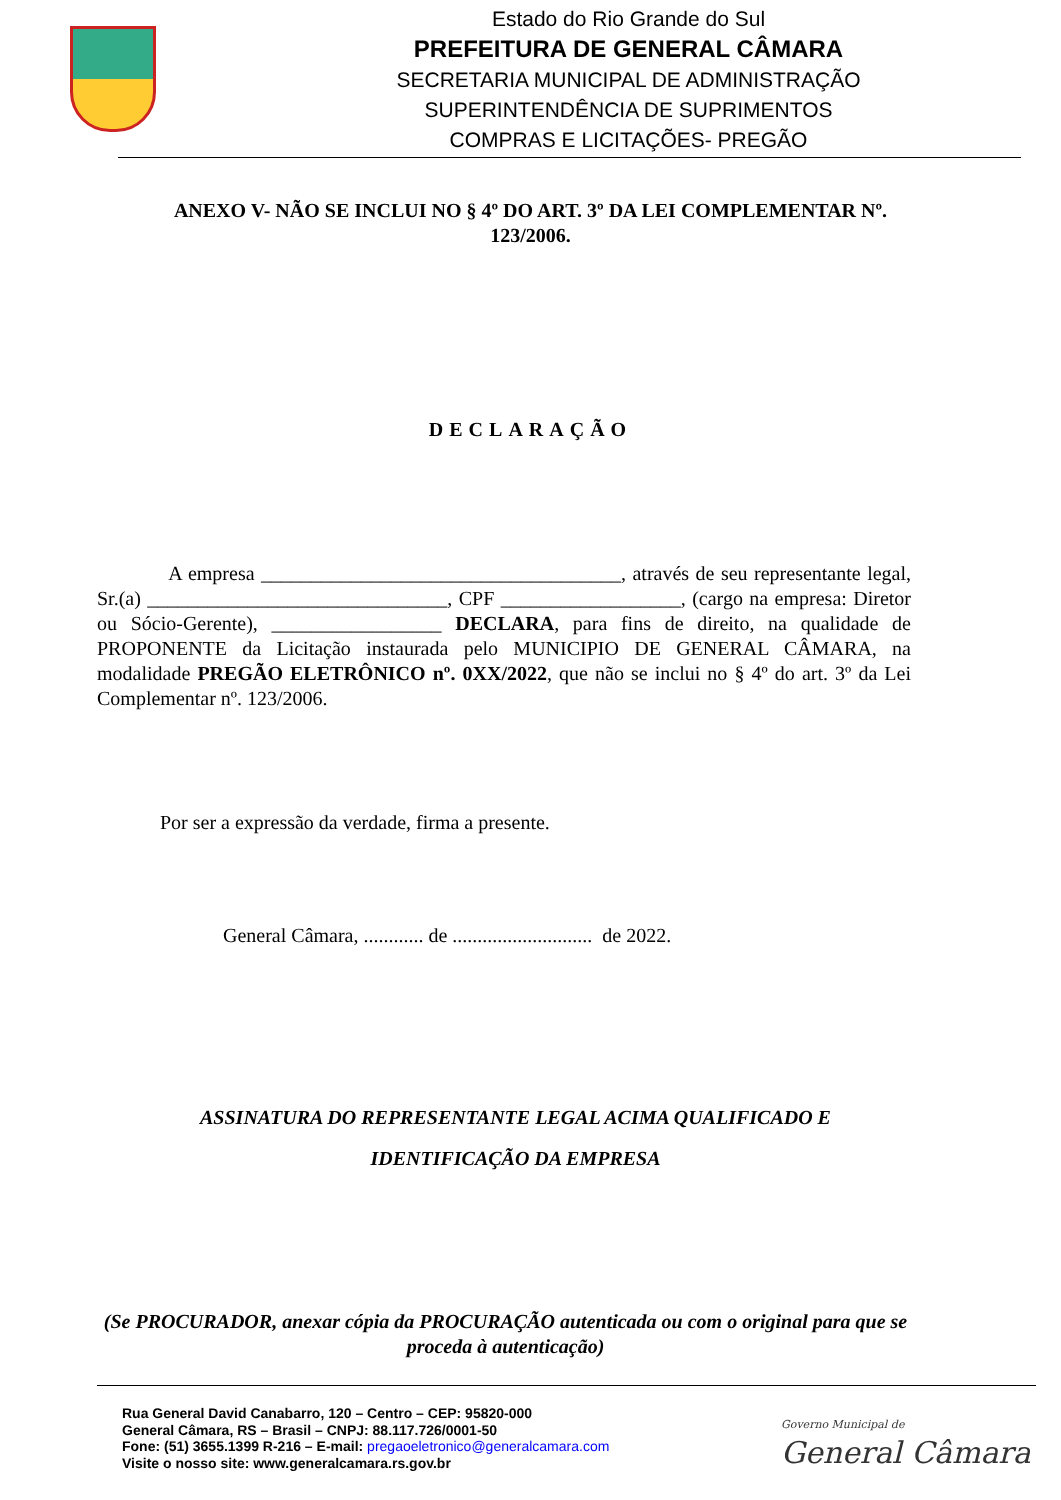Estado do Rio Grande do Sul
PREFEITURA DE GENERAL CÂMARA
SECRETARIA MUNICIPAL DE ADMINISTRAÇÃO
SUPERINTENDÊNCIA DE SUPRIMENTOS
COMPRAS E LICITAÇÕES- PREGÃO
ANEXO V- NÃO SE INCLUI NO § 4º DO ART. 3º DA LEI COMPLEMENTAR Nº. 123/2006.
DECLARAÇÃO
A empresa ____________________________________, através de seu representante legal, Sr.(a) ______________________________, CPF __________________, (cargo na empresa: Diretor ou Sócio-Gerente), _________________ DECLARA, para fins de direito, na qualidade de PROPONENTE da Licitação instaurada pelo MUNICIPIO DE GENERAL CÂMARA, na modalidade PREGÃO ELETRÔNICO nº. 0XX/2022, que não se inclui no § 4º do art. 3º da Lei Complementar nº. 123/2006.
Por ser a expressão da verdade, firma a presente.
General Câmara, ............ de ............................ de 2022.
ASSINATURA DO REPRESENTANTE LEGAL ACIMA QUALIFICADO E
IDENTIFICAÇÃO DA EMPRESA
(Se PROCURADOR, anexar cópia da PROCURAÇÃO autenticada ou com o original para que se proceda à autenticação)
Rua General David Canabarro, 120 – Centro – CEP: 95820-000
General Câmara, RS – Brasil – CNPJ: 88.117.726/0001-50
Fone: (51) 3655.1399 R-216 – E-mail: pregaoeletronico@generalcamara.com
Visite o nosso site: www.generalcamara.rs.gov.br
Governo Municipal de
General Câmara